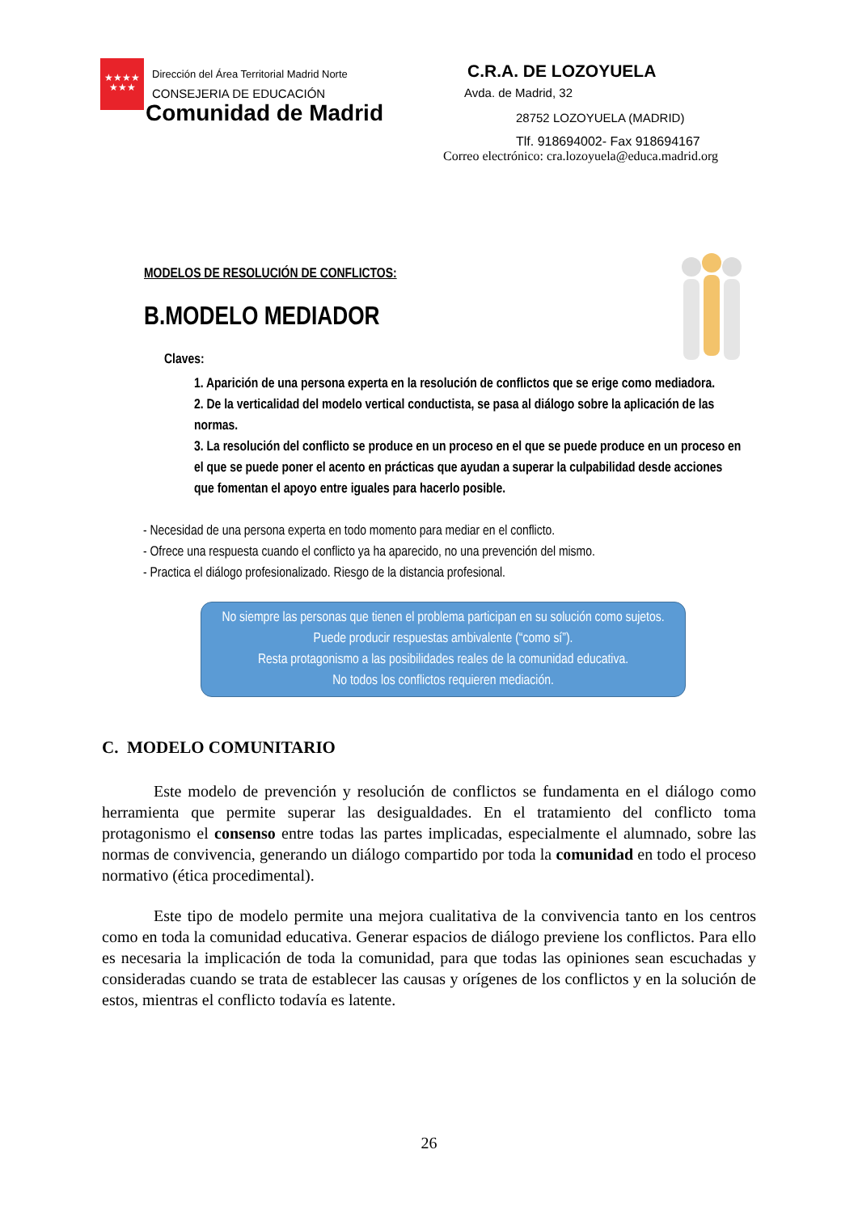★★★★
★★★
Dirección del Área Territorial Madrid Norte
CONSEJERIA DE EDUCACIÓN
Comunidad de Madrid
C.R.A. DE LOZOYUELA
Avda. de Madrid, 32
28752 LOZOYUELA (MADRID)
Tlf. 918694002- Fax 918694167
Correo electrónico: cra.lozoyuela@educa.madrid.org
MODELOS DE RESOLUCIÓN DE CONFLICTOS:
B.MODELO MEDIADOR
Claves:
1. Aparición de una persona experta en la resolución de conflictos que se erige como mediadora.
2. De la verticalidad del modelo vertical conductista, se pasa al diálogo sobre la aplicación de las normas.
3. La resolución del conflicto se produce en un proceso en el que se puede produce en un proceso en el que se puede poner el acento en prácticas que ayudan a superar la culpabilidad desde acciones que fomentan el apoyo entre iguales para hacerlo posible.
- Necesidad de una persona experta en todo momento para mediar en el conflicto.
- Ofrece una respuesta cuando el conflicto ya ha aparecido, no una prevención del mismo.
- Practica el diálogo profesionalizado. Riesgo de la distancia profesional.
No siempre las personas que tienen el problema participan en su solución como sujetos.
Puede producir respuestas ambivalente (“como sí”).
Resta protagonismo a las posibilidades reales de la comunidad educativa.
No todos los conflictos requieren mediación.
C. MODELO COMUNITARIO
Este modelo de prevención y resolución de conflictos se fundamenta en el diálogo como herramienta que permite superar las desigualdades. En el tratamiento del conflicto toma protagonismo el consenso entre todas las partes implicadas, especialmente el alumnado, sobre las normas de convivencia, generando un diálogo compartido por toda la comunidad en todo el proceso normativo (ética procedimental).
Este tipo de modelo permite una mejora cualitativa de la convivencia tanto en los centros como en toda la comunidad educativa. Generar espacios de diálogo previene los conflictos. Para ello es necesaria la implicación de toda la comunidad, para que todas las opiniones sean escuchadas y consideradas cuando se trata de establecer las causas y orígenes de los conflictos y en la solución de estos, mientras el conflicto todavía es latente.
26